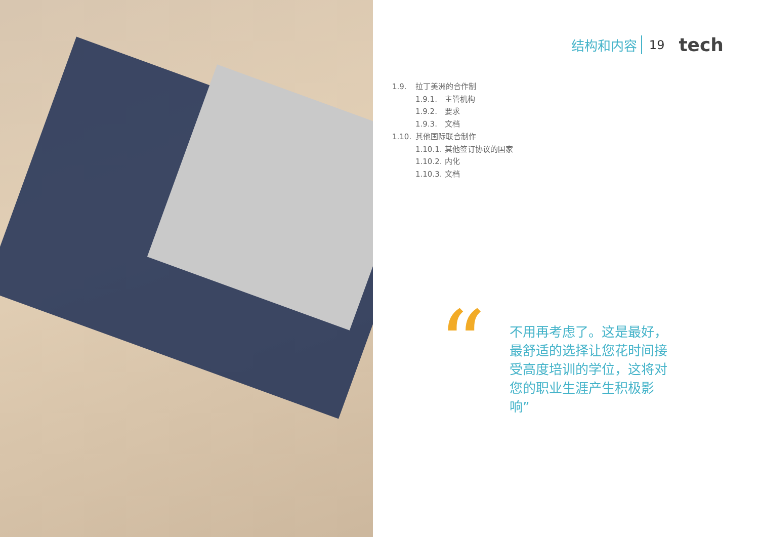结构和内容 19 tech
1.9. 拉丁美洲的合作制
1.9.1. 主管机构
1.9.2. 要求
1.9.3. 文档
1.10. 其他国际联合制作
1.10.1. 其他签订协议的国家
1.10.2. 内化
1.10.3. 文档
“
不用再考虑了。这是最好，最舒适的选择让您花时间接受高度培训的学位，这将对您的职业生涯产生积极影响”